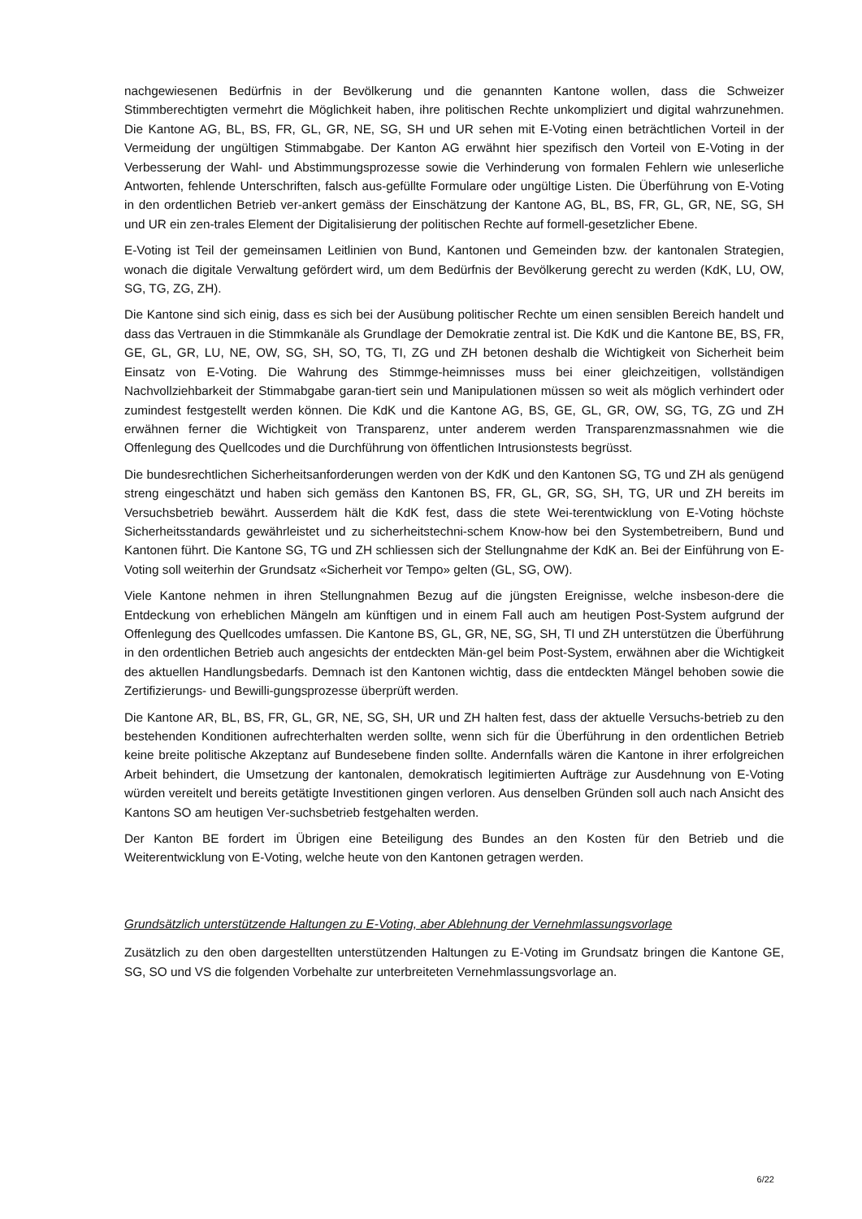nachgewiesenen Bedürfnis in der Bevölkerung und die genannten Kantone wollen, dass die Schweizer Stimmberechtigten vermehrt die Möglichkeit haben, ihre politischen Rechte unkompliziert und digital wahrzunehmen. Die Kantone AG, BL, BS, FR, GL, GR, NE, SG, SH und UR sehen mit E-Voting einen beträchtlichen Vorteil in der Vermeidung der ungültigen Stimmabgabe. Der Kanton AG erwähnt hier spezifisch den Vorteil von E-Voting in der Verbesserung der Wahl- und Abstimmungsprozesse sowie die Verhinderung von formalen Fehlern wie unleserliche Antworten, fehlende Unterschriften, falsch aus-gefüllte Formulare oder ungültige Listen. Die Überführung von E-Voting in den ordentlichen Betrieb ver-ankert gemäss der Einschätzung der Kantone AG, BL, BS, FR, GL, GR, NE, SG, SH und UR ein zen-trales Element der Digitalisierung der politischen Rechte auf formell-gesetzlicher Ebene.
E-Voting ist Teil der gemeinsamen Leitlinien von Bund, Kantonen und Gemeinden bzw. der kantonalen Strategien, wonach die digitale Verwaltung gefördert wird, um dem Bedürfnis der Bevölkerung gerecht zu werden (KdK, LU, OW, SG, TG, ZG, ZH).
Die Kantone sind sich einig, dass es sich bei der Ausübung politischer Rechte um einen sensiblen Bereich handelt und dass das Vertrauen in die Stimmkanäle als Grundlage der Demokratie zentral ist. Die KdK und die Kantone BE, BS, FR, GE, GL, GR, LU, NE, OW, SG, SH, SO, TG, TI, ZG und ZH betonen deshalb die Wichtigkeit von Sicherheit beim Einsatz von E-Voting. Die Wahrung des Stimmge-heimnisses muss bei einer gleichzeitigen, vollständigen Nachvollziehbarkeit der Stimmabgabe garan-tiert sein und Manipulationen müssen so weit als möglich verhindert oder zumindest festgestellt werden können. Die KdK und die Kantone AG, BS, GE, GL, GR, OW, SG, TG, ZG und ZH erwähnen ferner die Wichtigkeit von Transparenz, unter anderem werden Transparenzmassnahmen wie die Offenlegung des Quellcodes und die Durchführung von öffentlichen Intrusionstests begrüsst.
Die bundesrechtlichen Sicherheitsanforderungen werden von der KdK und den Kantonen SG, TG und ZH als genügend streng eingeschätzt und haben sich gemäss den Kantonen BS, FR, GL, GR, SG, SH, TG, UR und ZH bereits im Versuchsbetrieb bewährt. Ausserdem hält die KdK fest, dass die stete Wei-terentwicklung von E-Voting höchste Sicherheitsstandards gewährleistet und zu sicherheitstechni-schem Know-how bei den Systembetreibern, Bund und Kantonen führt. Die Kantone SG, TG und ZH schliessen sich der Stellungnahme der KdK an. Bei der Einführung von E-Voting soll weiterhin der Grundsatz «Sicherheit vor Tempo» gelten (GL, SG, OW).
Viele Kantone nehmen in ihren Stellungnahmen Bezug auf die jüngsten Ereignisse, welche insbeson-dere die Entdeckung von erheblichen Mängeln am künftigen und in einem Fall auch am heutigen Post-System aufgrund der Offenlegung des Quellcodes umfassen. Die Kantone BS, GL, GR, NE, SG, SH, TI und ZH unterstützen die Überführung in den ordentlichen Betrieb auch angesichts der entdeckten Män-gel beim Post-System, erwähnen aber die Wichtigkeit des aktuellen Handlungsbedarfs. Demnach ist den Kantonen wichtig, dass die entdeckten Mängel behoben sowie die Zertifizierungs- und Bewilli-gungsprozesse überprüft werden.
Die Kantone AR, BL, BS, FR, GL, GR, NE, SG, SH, UR und ZH halten fest, dass der aktuelle Versuchs-betrieb zu den bestehenden Konditionen aufrechterhalten werden sollte, wenn sich für die Überführung in den ordentlichen Betrieb keine breite politische Akzeptanz auf Bundesebene finden sollte. Andernfalls wären die Kantone in ihrer erfolgreichen Arbeit behindert, die Umsetzung der kantonalen, demokratisch legitimierten Aufträge zur Ausdehnung von E-Voting würden vereitelt und bereits getätigte Investitionen gingen verloren. Aus denselben Gründen soll auch nach Ansicht des Kantons SO am heutigen Ver-suchsbetrieb festgehalten werden.
Der Kanton BE fordert im Übrigen eine Beteiligung des Bundes an den Kosten für den Betrieb und die Weiterentwicklung von E-Voting, welche heute von den Kantonen getragen werden.
Grundsätzlich unterstützende Haltungen zu E-Voting, aber Ablehnung der Vernehmlassungsvorlage
Zusätzlich zu den oben dargestellten unterstützenden Haltungen zu E-Voting im Grundsatz bringen die Kantone GE, SG, SO und VS die folgenden Vorbehalte zur unterbreiteten Vernehmlassungsvorlage an.
6/22